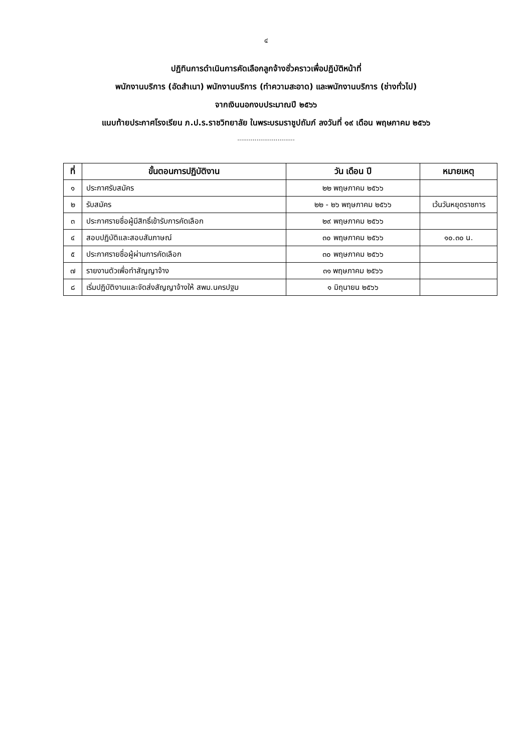๔
ปฏิทินการดำเนินการคัดเลือกลูกจ้างชั่วคราวเพื่อปฏิบัติหน้าที่
พนักงานบริการ (อัดสำเนา) พนักงานบริการ (ทำความสะอาด) และพนักงานบริการ (ช่างทั่วไป)
จากเงินนอกงบประมาณปี ๒๕๖๖
แนบท้ายประกาศโรงเรียน ภ.ป.ร.ราชวิทยาลัย ในพระบรมราชูปถัมภ์ ลงวันที่ ๑๙ เดือน พฤษภาคม ๒๕๖๖
..............................
| ที่ | ขั้นตอนการปฏิบัติงาน | วัน เดือน ปี | หมายเหตุ |
| --- | --- | --- | --- |
| ๑ | ประกาศรับสมัคร | ๒๒ พฤษภาคม ๒๕๖๖ | |
| ๒ | รับสมัคร | ๒๒ - ๒๖ พฤษภาคม ๒๕๖๖ | เว้นวันหยุดราชการ |
| ๓ | ประกาศรายชื่อผู้มีสิทธิ์เข้ารับการคัดเลือก | ๒๙ พฤษภาคม ๒๕๖๖ | |
| ๔ | สอบปฏิบัติและสอบสัมภาษณ์ | ๓๐ พฤษภาคม ๒๕๖๖ | ๑๐.๓๐ น. |
| ๕ | ประกาศรายชื่อผู้ผ่านการคัดเลือก | ๓๐ พฤษภาคม ๒๕๖๖ | |
| ๗ | รายงานตัวเพื่อทำสัญญาจ้าง | ๓๑ พฤษภาคม ๒๕๖๖ | |
| ๘ | เริ่มปฏิบัติงานและจัดส่งสัญญาจ้างให้ สพม.นครปฐม | ๑ มิถุนายน ๒๕๖๖ | |